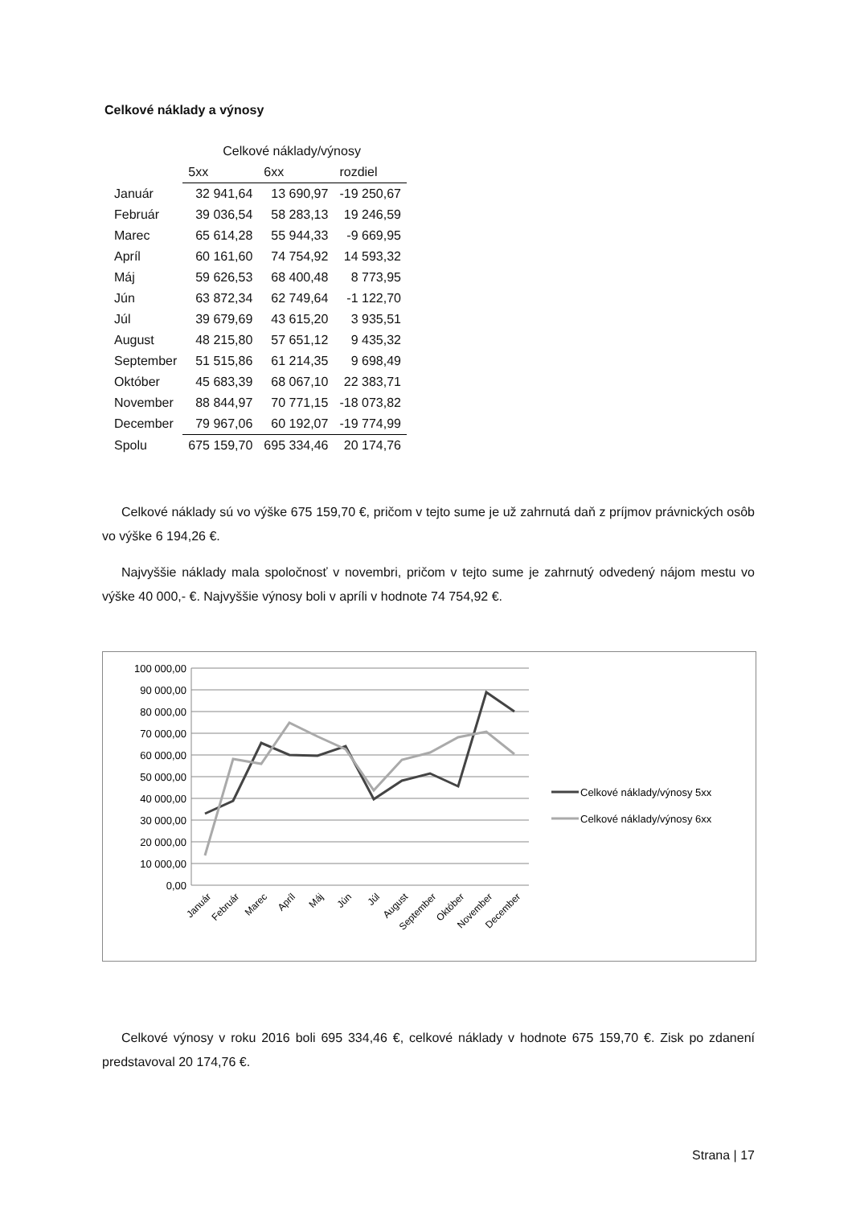Celkové náklady a výnosy
| | Celkové náklady/výnosy | | |
| | 5xx | 6xx | rozdiel |
| Január | 32 941,64 | 13 690,97 | -19 250,67 |
| Február | 39 036,54 | 58 283,13 | 19 246,59 |
| Marec | 65 614,28 | 55 944,33 | -9 669,95 |
| Apríl | 60 161,60 | 74 754,92 | 14 593,32 |
| Máj | 59 626,53 | 68 400,48 | 8 773,95 |
| Jún | 63 872,34 | 62 749,64 | -1 122,70 |
| Júl | 39 679,69 | 43 615,20 | 3 935,51 |
| August | 48 215,80 | 57 651,12 | 9 435,32 |
| September | 51 515,86 | 61 214,35 | 9 698,49 |
| Október | 45 683,39 | 68 067,10 | 22 383,71 |
| November | 88 844,97 | 70 771,15 | -18 073,82 |
| December | 79 967,06 | 60 192,07 | -19 774,99 |
| Spolu | 675 159,70 | 695 334,46 | 20 174,76 |
Celkové náklady sú vo výške 675 159,70 €, pričom v tejto sume je už zahrnutá daň z príjmov právnických osôb vo výške 6 194,26 €.
Najvyššie náklady mala spoločnosť v novembri, pričom v tejto sume je zahrnutý odvedený nájom mestu vo výške 40 000,- €. Najvyššie výnosy boli v apríli v hodnote 74 754,92 €.
100 000,00
90 000,00
80 000,00
70 000,00
60 000,00
50 000,00
40 000,00
30 000,00
20 000,00
10 000,00
0,00
Január
Február
Marec
Apríl
Máj
Jún
Júl
August
September
Október
November
December
Celkové náklady/výnosy 5xx
Celkové náklady/výnosy 6xx
Celkové výnosy v roku 2016 boli 695 334,46 €, celkové náklady v hodnote 675 159,70 €. Zisk po zdanení predstavoval 20 174,76 €.
Strana | 17